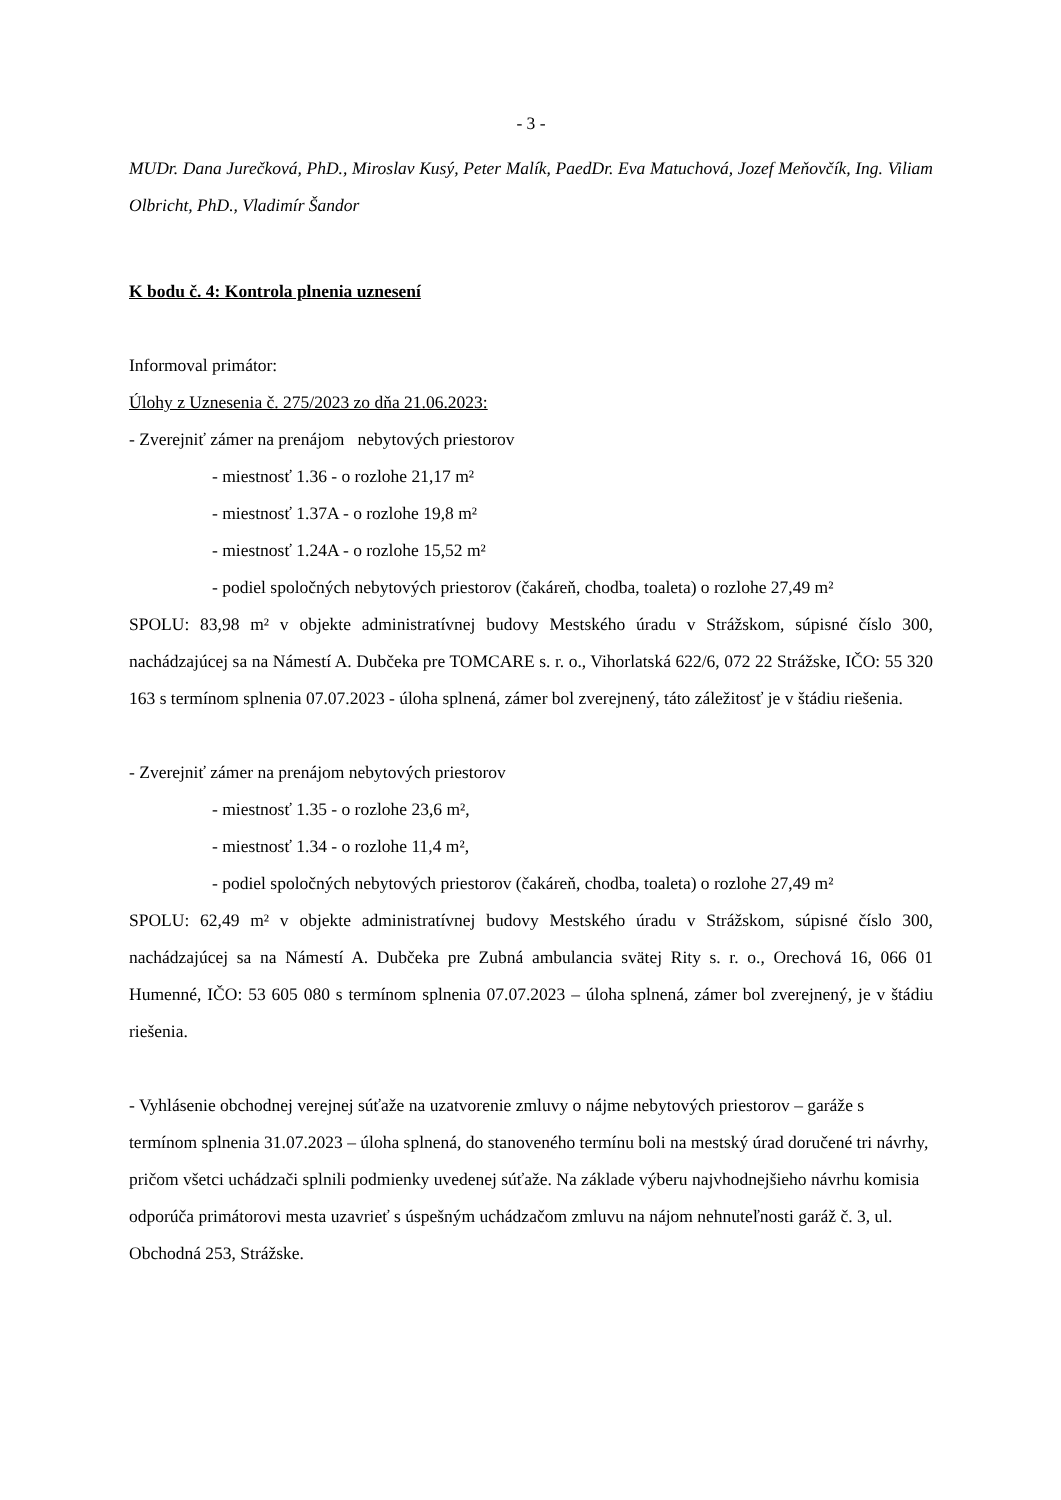- 3 -
MUDr. Dana Jurečková, PhD., Miroslav Kusý, Peter Malík, PaedDr. Eva Matuchová, Jozef Meňovčík, Ing. Viliam Olbricht, PhD., Vladimír Šandor
K bodu č. 4: Kontrola plnenia uznesení
Informoval primátor:
Úlohy z Uznesenia č. 275/2023 zo dňa 21.06.2023:
- Zverejniť zámer na prenájom nebytových priestorov
- miestnosť 1.36 - o rozlohe 21,17 m²
- miestnosť 1.37A - o rozlohe 19,8 m²
- miestnosť 1.24A - o rozlohe 15,52 m²
- podiel spoločných nebytových priestorov (čakáreň, chodba, toaleta) o rozlohe 27,49 m²
SPOLU: 83,98 m² v objekte administratívnej budovy Mestského úradu v Strážskom, súpisné číslo 300, nachádzajúcej sa na Námestí A. Dubčeka pre TOMCARE s. r. o., Vihorlatská 622/6, 072 22 Strážske, IČO: 55 320 163 s termínom splnenia 07.07.2023 - úloha splnená, zámer bol zverejnený, táto záležitosť je v štádiu riešenia.
- Zverejniť zámer na prenájom nebytových priestorov
- miestnosť 1.35 - o rozlohe 23,6 m²,
- miestnosť 1.34 - o rozlohe 11,4 m²,
- podiel spoločných nebytových priestorov (čakáreň, chodba, toaleta) o rozlohe 27,49 m²
SPOLU: 62,49 m² v objekte administratívnej budovy Mestského úradu v Strážskom, súpisné číslo 300, nachádzajúcej sa na Námestí A. Dubčeka pre Zubná ambulancia svätej Rity s. r. o., Orechová 16, 066 01 Humenné, IČO: 53 605 080 s termínom splnenia 07.07.2023 – úloha splnená, zámer bol zverejnený, je v štádiu riešenia.
- Vyhlásenie obchodnej verejnej súťaže na uzatvorenie zmluvy o nájme nebytových priestorov – garáže s termínom splnenia 31.07.2023 – úloha splnená, do stanoveného termínu boli na mestský úrad doručené tri návrhy, pričom všetci uchádzači splnili podmienky uvedenej súťaže. Na základe výberu najvhodnejšieho návrhu komisia odporúča primátorovi mesta uzavrieť s úspešným uchádzačom zmluvu na nájom nehnuteľnosti garáž č. 3, ul. Obchodná 253, Strážske.